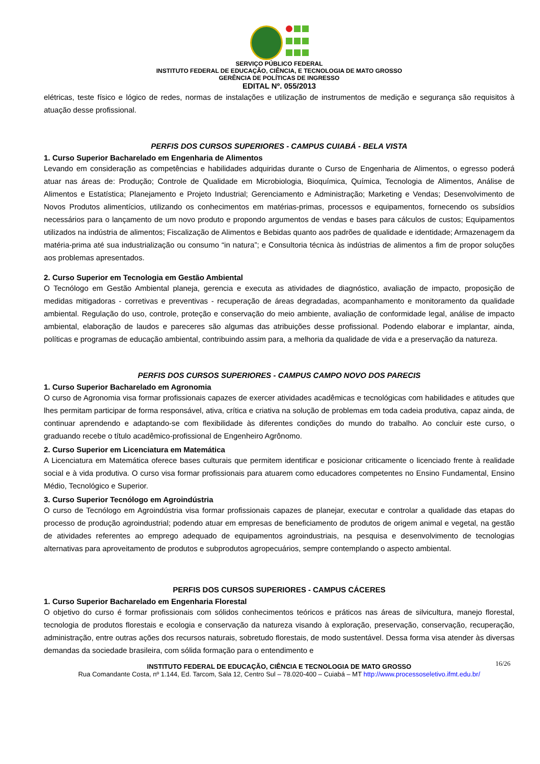SERVIÇO PÚBLICO FEDERAL
INSTITUTO FEDERAL DE EDUCAÇÃO, CIÊNCIA, E TECNOLOGIA DE MATO GROSSO
GERÊNCIA DE POLÍTICAS DE INGRESSO
EDITAL Nº. 055/2013
elétricas, teste físico e lógico de redes, normas de instalações e utilização de instrumentos de medição e segurança são requisitos à atuação desse profissional.
PERFIS DOS CURSOS SUPERIORES - CAMPUS CUIABÁ - BELA VISTA
1. Curso Superior Bacharelado em Engenharia de Alimentos
Levando em consideração as competências e habilidades adquiridas durante o Curso de Engenharia de Alimentos, o egresso poderá atuar nas áreas de: Produção; Controle de Qualidade em Microbiologia, Bioquímica, Química, Tecnologia de Alimentos, Análise de Alimentos e Estatística; Planejamento e Projeto Industrial; Gerenciamento e Administração; Marketing e Vendas; Desenvolvimento de Novos Produtos alimentícios, utilizando os conhecimentos em matérias-primas, processos e equipamentos, fornecendo os subsídios necessários para o lançamento de um novo produto e propondo argumentos de vendas e bases para cálculos de custos; Equipamentos utilizados na indústria de alimentos; Fiscalização de Alimentos e Bebidas quanto aos padrões de qualidade e identidade; Armazenagem da matéria-prima até sua industrialização ou consumo “in natura”; e Consultoria técnica às indústrias de alimentos a fim de propor soluções aos problemas apresentados.
2. Curso Superior em Tecnologia em Gestão Ambiental
O Tecnólogo em Gestão Ambiental planeja, gerencia e executa as atividades de diagnóstico, avaliação de impacto, proposição de medidas mitigadoras - corretivas e preventivas - recuperação de áreas degradadas, acompanhamento e monitoramento da qualidade ambiental. Regulação do uso, controle, proteção e conservação do meio ambiente, avaliação de conformidade legal, análise de impacto ambiental, elaboração de laudos e pareceres são algumas das atribuições desse profissional. Podendo elaborar e implantar, ainda, políticas e programas de educação ambiental, contribuindo assim para, a melhoria da qualidade de vida e a preservação da natureza.
PERFIS DOS CURSOS SUPERIORES - CAMPUS CAMPO NOVO DOS PARECIS
1. Curso Superior Bacharelado em Agronomia
O curso de Agronomia visa formar profissionais capazes de exercer atividades acadêmicas e tecnológicas com habilidades e atitudes que lhes permitam participar de forma responsável, ativa, crítica e criativa na solução de problemas em toda cadeia produtiva, capaz ainda, de continuar aprendendo e adaptando-se com flexibilidade às diferentes condições do mundo do trabalho. Ao concluir este curso, o graduando recebe o título acadêmico-profissional de Engenheiro Agrônomo.
2. Curso Superior em Licenciatura em Matemática
A Licenciatura em Matemática oferece bases culturais que permitem identificar e posicionar criticamente o licenciado frente à realidade social e à vida produtiva. O curso visa formar profissionais para atuarem como educadores competentes no Ensino Fundamental, Ensino Médio, Tecnológico e Superior.
3. Curso Superior Tecnólogo em Agroindústria
O curso de Tecnólogo em Agroindústria visa formar profissionais capazes de planejar, executar e controlar a qualidade das etapas do processo de produção agroindustrial; podendo atuar em empresas de beneficiamento de produtos de origem animal e vegetal, na gestão de atividades referentes ao emprego adequado de equipamentos agroindustriais, na pesquisa e desenvolvimento de tecnologias alternativas para aproveitamento de produtos e subprodutos agropecuários, sempre contemplando o aspecto ambiental.
PERFIS DOS CURSOS SUPERIORES - CAMPUS CÁCERES
1. Curso Superior Bacharelado em Engenharia Florestal
O objetivo do curso é formar profissionais com sólidos conhecimentos teóricos e práticos nas áreas de silvicultura, manejo florestal, tecnologia de produtos florestais e ecologia e conservação da natureza visando à exploração, preservação, conservação, recuperação, administração, entre outras ações dos recursos naturais, sobretudo florestais, de modo sustentável. Dessa forma visa atender às diversas demandas da sociedade brasileira, com sólida formação para o entendimento e
16/26 INSTITUTO FEDERAL DE EDUCAÇÃO, CIÊNCIA E TECNOLOGIA DE MATO GROSSO
Rua Comandante Costa, nº 1.144, Ed. Tarcom, Sala 12, Centro Sul – 78.020-400 – Cuiabá – MT http://www.processoseletivo.ifmt.edu.br/